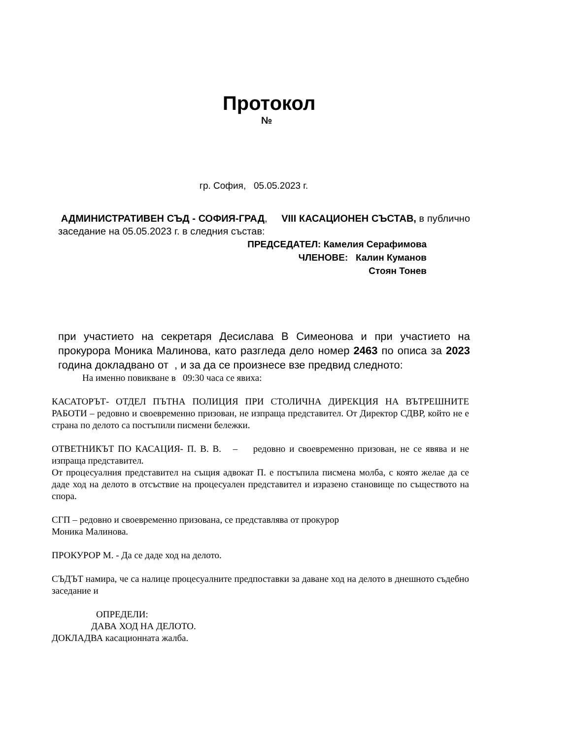Протокол
№
гр. София, 05.05.2023 г.
АДМИНИСТРАТИВЕН СЪД - СОФИЯ-ГРАД, VIII КАСАЦИОНЕН СЪСТАВ, в публично заседание на 05.05.2023 г. в следния състав:
ПРЕДСЕДАТЕЛ: Камелия Серафимова
ЧЛЕНОВЕ: Калин Куманов
Стоян Тонев
при участието на секретаря Десислава В Симеонова и при участието на прокурора Моника Малинова, като разгледа дело номер 2463 по описа за 2023 година докладвано от , и за да се произнесе взе предвид следното:
На именно повикване в 09:30 часа се явиха:
КАСАТОРЪТ- ОТДЕЛ ПЪТНА ПОЛИЦИЯ ПРИ СТОЛИЧНА ДИРЕКЦИЯ НА ВЪТРЕШНИТЕ РАБОТИ – редовно и своевременно призован, не изпраща представител. От Директор СДВР, който не е страна по делото са постъпили писмени бележки.
ОТВЕТНИКЪТ ПО КАСАЦИЯ- П. В. В. – редовно и своевременно призован, не се явява и не изпраща представител.
От процесуалния представител на същия адвокат П. е постъпила писмена молба, с която желае да се даде ход на делото в отсъствие на процесуален представител и изразено становище по съществото на спора.
СГП – редовно и своевременно призована, се представлява от прокурор
Моника Малинова.
ПРОКУРОР М. - Да се даде ход на делото.
СЪДЪТ намира, че са налице процесуалните предпоставки за даване ход на делото в днешното съдебно заседание и
ОПРЕДЕЛИ:
ДАВА ХОД НА ДЕЛОТО.
ДОКЛАДВА касационната жалба.